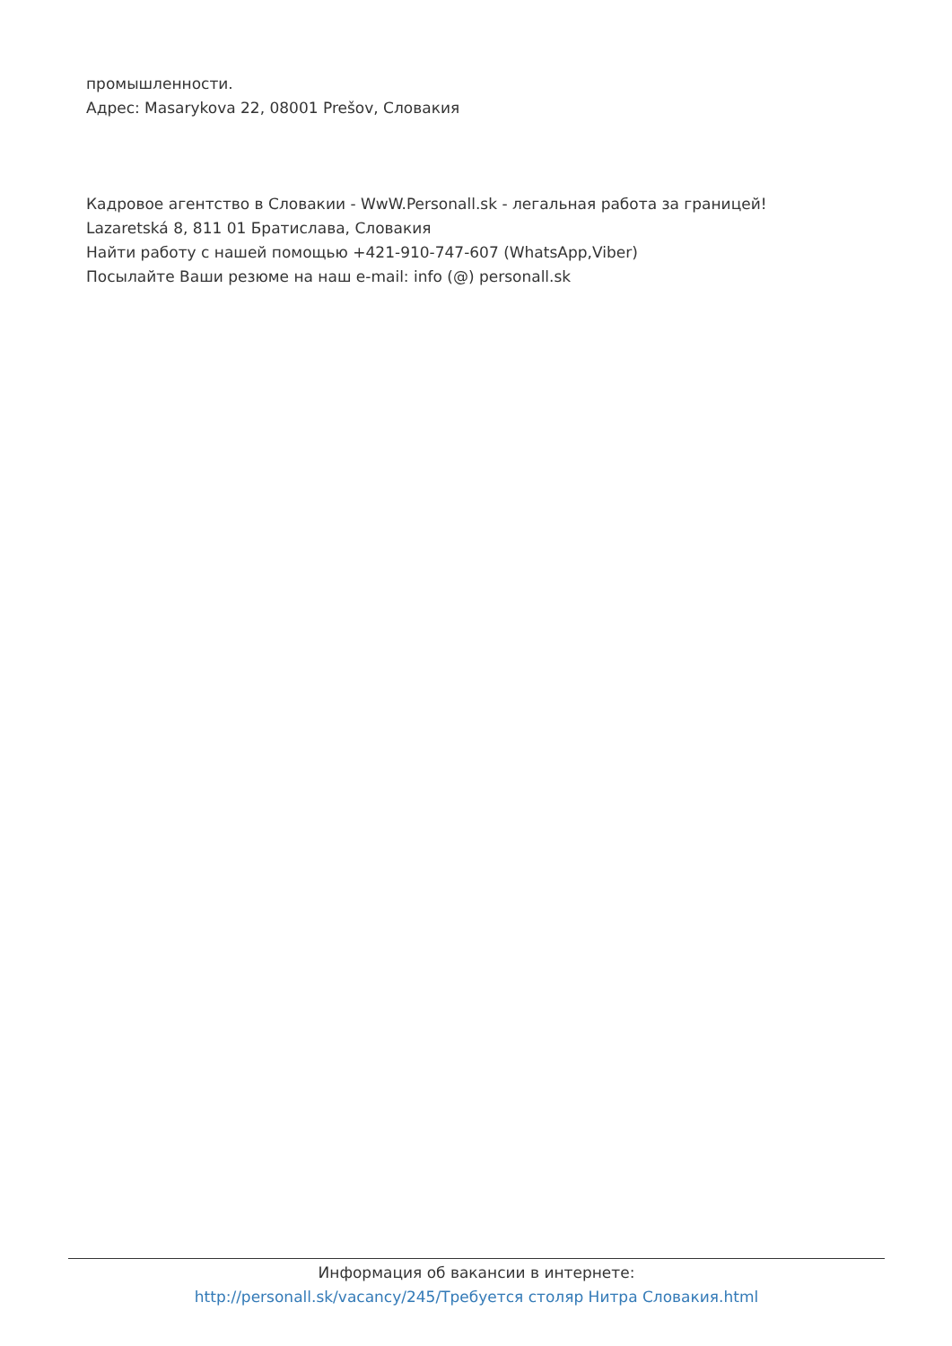промышленности.
Адрес: Masarykova 22, 08001 Prešov, Словакия
Кадровое агентство в Словакии - WwW.Personall.sk - легальная работа за границей!
Lazaretská 8, 811 01 Братислава, Словакия
Найти работу с нашей помощью +421-910-747-607 (WhatsApp,Viber)
Посылайте Ваши резюме на наш e-mail: info (@) personall.sk
Информация об вакансии в интернете:
http://personall.sk/vacancy/245/Требуется столяр Нитра Словакия.html